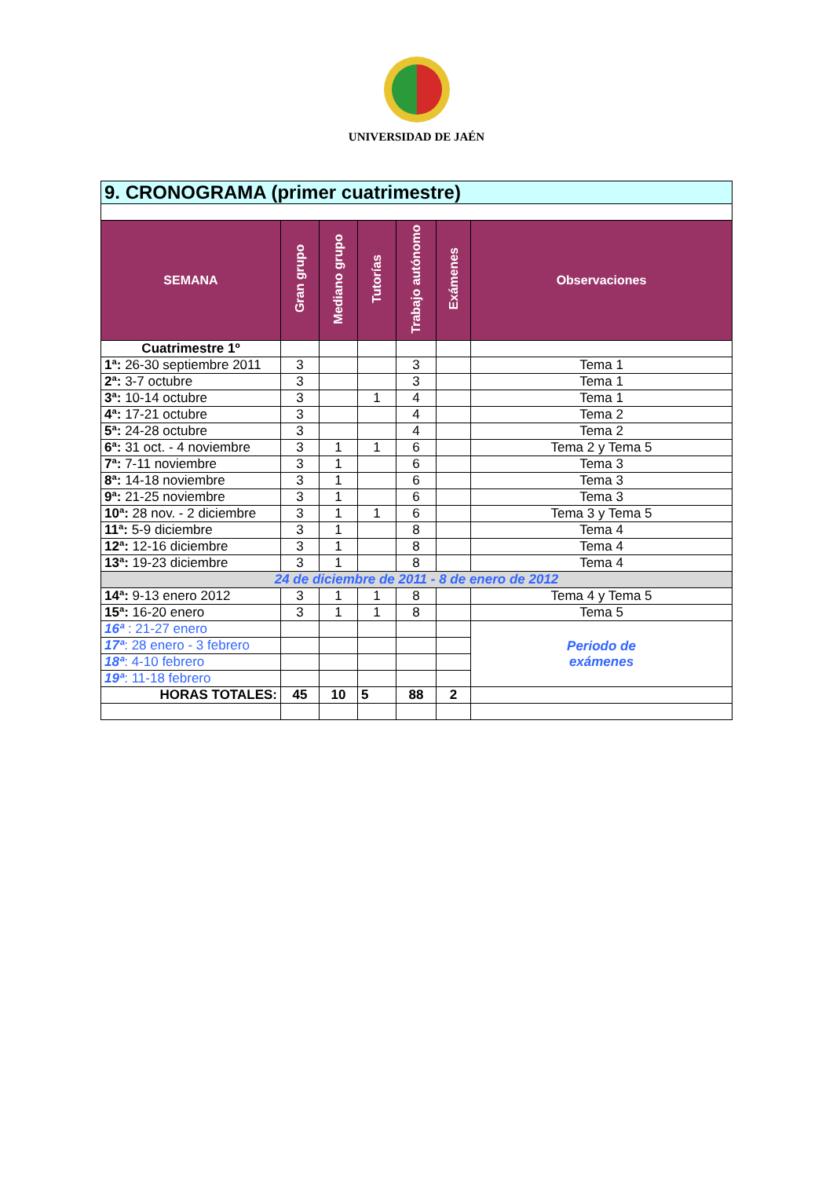UNIVERSIDAD DE JAÉN
| 9. CRONOGRAMA (primer cuatrimestre) | | | | | | |
| --- | --- | --- | --- | --- | --- | --- |
| SEMANA | Gran grupo | Mediano grupo | Tutorías | Trabajo autónomo | Exámenes | Observaciones |
| Cuatrimestre 1º | | | | | | |
| 1ª: 26-30 septiembre 2011 | 3 | | | 3 | | Tema 1 |
| 2ª: 3-7 octubre | 3 | | | 3 | | Tema 1 |
| 3ª: 10-14 octubre | 3 | | 1 | 4 | | Tema 1 |
| 4ª: 17-21 octubre | 3 | | | 4 | | Tema 2 |
| 5ª: 24-28 octubre | 3 | | | 4 | | Tema 2 |
| 6ª: 31 oct. - 4 noviembre | 3 | 1 | 1 | 6 | | Tema 2 y Tema 5 |
| 7ª: 7-11 noviembre | 3 | 1 | | 6 | | Tema 3 |
| 8ª: 14-18 noviembre | 3 | 1 | | 6 | | Tema 3 |
| 9ª: 21-25 noviembre | 3 | 1 | | 6 | | Tema 3 |
| 10ª: 28 nov. - 2 diciembre | 3 | 1 | 1 | 6 | | Tema 3 y Tema 5 |
| 11ª: 5-9 diciembre | 3 | 1 | | 8 | | Tema 4 |
| 12ª: 12-16 diciembre | 3 | 1 | | 8 | | Tema 4 |
| 13ª: 19-23 diciembre | 3 | 1 | | 8 | | Tema 4 |
| 24 de diciembre de 2011 - 8 de enero de 2012 | | | | | | |
| 14ª: 9-13 enero 2012 | 3 | 1 | 1 | 8 | | Tema 4 y Tema 5 |
| 15ª: 16-20 enero | 3 | 1 | 1 | 8 | | Tema 5 |
| 16ª : 21-27 enero | | | | | | Periodo de exámenes |
| 17ª : 28 enero - 3 febrero | | | | | | |
| 18ª : 4-10 febrero | | | | | | |
| 19ª : 11-18 febrero | | | | | | |
| HORAS TOTALES: | 45 | 10 | 5 | 88 | 2 | |